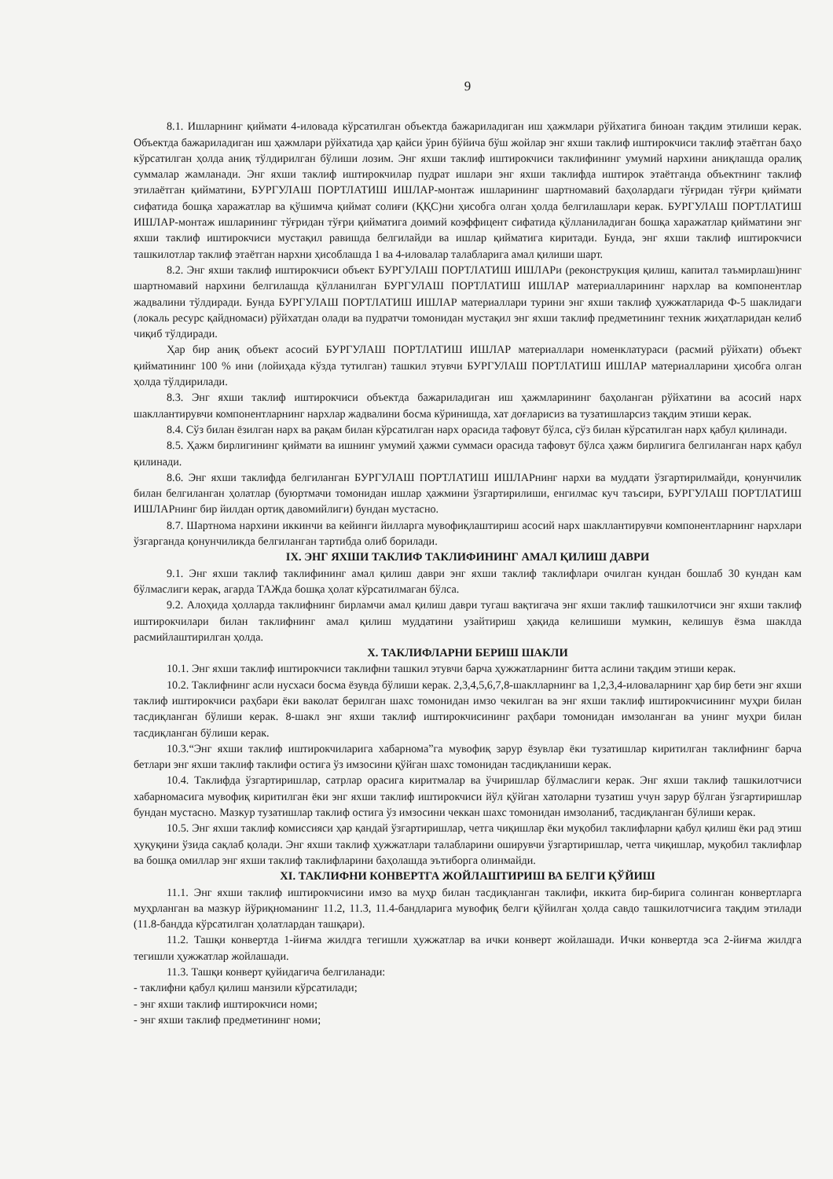9
8.1. Ишларнинг қиймати 4-иловада кўрсатилган объектда бажариладиган иш ҳажмлари рўйхатига биноан тақдим этилиши керак. Объектда бажариладиган иш ҳажмлари рўйхатида ҳар қайси ўрин бўйича бўш жойлар энг яхши таклиф иштирокчиси таклиф этаётган баҳо кўрсатилган ҳолда аниқ тўлдирилган бўлиши лозим. Энг яхши таклиф иштирокчиси таклифининг умумий нархини аниқлашда оралиқ суммалар жамланади. Энг яхши таклиф иштирокчилар пудрат ишлари энг яхши таклифда иштирок этаётганда объектнинг таклиф этилаётган қийматини, БУРГУЛАШ ПОРТЛАТИШ ИШЛАР-монтаж ишларининг шартномавий баҳолардаги тўғридан тўғри қиймати сифатида бошқа харажатлар ва қўшимча қиймат солиғи (ҚҚС)ни ҳисобга олган ҳолда белгилашлари керак. БУРГУЛАШ ПОРТЛАТИШ ИШЛАР-монтаж ишларининг тўғридан тўғри қийматига доимий коэффицент сифатида қўлланиладиган бошқа харажатлар қийматини энг яхши таклиф иштирокчиси мустақил равишда белгилайди ва ишлар қийматига киритади. Бунда, энг яхши таклиф иштирокчиси ташкилотлар таклиф этаётган нархни ҳисоблашда 1 ва 4-иловалар талабларига амал қилиши шарт.
8.2. Энг яхши таклиф иштирокчиси объект БУРГУЛАШ ПОРТЛАТИШ ИШЛАРи (реконструкция қилиш, капитал таъмирлаш)нинг шартномавий нархини белгилашда қўлланилган БУРГУЛАШ ПОРТЛАТИШ ИШЛАР материалларининг нархлар ва компонентлар жадвалини тўлдиради. Бунда БУРГУЛАШ ПОРТЛАТИШ ИШЛАР материаллари турини энг яхши таклиф ҳужжатларида Ф-5 шаклидаги (локаль ресурс қайдномаси) рўйхатдан олади ва пудратчи томонидан мустақил энг яхши таклиф предметининг техник жиҳатларидан келиб чиқиб тўлдиради.
Ҳар бир аниқ объект асосий БУРГУЛАШ ПОРТЛАТИШ ИШЛАР материаллари номенклатураси (расмий рўйхати) объект қийматининг 100 % ини (лойиҳада кўзда тутилган) ташкил этувчи БУРГУЛАШ ПОРТЛАТИШ ИШЛАР материалларини ҳисобга олган ҳолда тўлдирилади.
8.3. Энг яхши таклиф иштирокчиси объектда бажариладиган иш ҳажмларининг баҳоланган рўйхатини ва асосий нарх шакллантирувчи компонентларнинг нархлар жадвалини босма кўринишда, хат доғларисиз ва тузатишларсиз тақдим этиши керак.
8.4. Сўз билан ёзилган нарх ва рақам билан кўрсатилган нарх орасида тафовут бўлса, сўз билан кўрсатилган нарх қабул қилинади.
8.5. Ҳажм бирлигининг қиймати ва ишнинг умумий ҳажми суммаси орасида тафовут бўлса ҳажм бирлигига белгиланган нарх қабул қилинади.
8.6. Энг яхши таклифда белгиланган БУРГУЛАШ ПОРТЛАТИШ ИШЛАРнинг нархи ва муддати ўзгартирилмайди, қонунчилик билан белгиланган ҳолатлар (буюртмачи томонидан ишлар ҳажмини ўзгартирилиши, енгилмас куч таъсири, БУРГУЛАШ ПОРТЛАТИШ ИШЛАРнинг бир йилдан ортиқ давомийлиги) бундан мустасно.
8.7. Шартнома нархини иккинчи ва кейинги йилларга мувофиқлаштириш асосий нарх шакллантирувчи компонентларнинг нархлари ўзгарганда қонунчиликда белгиланган тартибда олиб борилади.
IX. ЭНГ ЯХШИ ТАКЛИФ ТАКЛИФИНИНГ АМАЛ ҚИЛИШ ДАВРИ
9.1. Энг яхши таклиф таклифининг амал қилиш даври энг яхши таклиф таклифлари очилган кундан бошлаб 30 кундан кам бўлмаслиги керак, агарда ТАЖда бошқа ҳолат кўрсатилмаган бўлса.
9.2. Алоҳида ҳолларда таклифнинг бирламчи амал қилиш даври тугаш вақтигача энг яхши таклиф ташкилотчиси энг яхши таклиф иштирокчилари билан таклифнинг амал қилиш муддатини узайтириш ҳақида келишиши мумкин, келишув ёзма шаклда расмийлаштирилган ҳолда.
X. ТАКЛИФЛАРНИ БЕРИШ ШАКЛИ
10.1. Энг яхши таклиф иштирокчиси таклифни ташкил этувчи барча ҳужжатларнинг битта аслини тақдим этиши керак.
10.2. Таклифнинг асли нусхаси босма ёзувда бўлиши керак. 2,3,4,5,6,7,8-шаклларнинг ва 1,2,3,4-иловаларнинг ҳар бир бети энг яхши таклиф иштирокчиси раҳбари ёки ваколат берилган шахс томонидан имзо чекилган ва энг яхши таклиф иштирокчисининг муҳри билан тасдиқланган бўлиши керак. 8-шакл энг яхши таклиф иштирокчисининг раҳбари томонидан имзоланган ва унинг муҳри билан тасдиқланган бўлиши керак.
10.3.“Энг яхши таклиф иштирокчиларига хабарнома”га мувофиқ зарур ёзувлар ёки тузатишлар киритилган таклифнинг барча бетлари энг яхши таклиф таклифи остига ўз имзосини қўйган шахс томонидан тасдиқланиши керак.
10.4. Таклифда ўзгартиришлар, сатрлар орасига киритмалар ва ўчиришлар бўлмаслиги керак. Энг яхши таклиф ташкилотчиси хабарномасига мувофиқ киритилган ёки энг яхши таклиф иштирокчиси йўл қўйган хатоларни тузатиш учун зарур бўлган ўзгартиришлар бундан мустасно. Мазкур тузатишлар таклиф остига ўз имзосини чеккан шахс томонидан имзоланиб, тасдиқланган бўлиши керак.
10.5. Энг яхши таклиф комиссияси ҳар қандай ўзгартиришлар, четга чиқишлар ёки муқобил таклифларни қабул қилиш ёки рад этиш ҳуқуқини ўзида сақлаб қолади. Энг яхши таклиф ҳужжатлари талабларини оширувчи ўзгартиришлар, четга чиқишлар, муқобил таклифлар ва бошқа омиллар энг яхши таклиф таклифларини баҳолашда эътиборга олинмайди.
XI. ТАКЛИФНИ КОНВЕРТГА ЖОЙЛАШТИРИШ ВА БЕЛГИ ҚЎЙИШ
11.1. Энг яхши таклиф иштирокчисини имзо ва муҳр билан тасдиқланган таклифи, иккита бир-бирига солинган конвертларга муҳрланган ва мазкур йўриқноманинг 11.2, 11.3, 11.4-бандларига мувофиқ белги қўйилган ҳолда савдо ташкилотчисига тақдим этилади (11.8-бандда кўрсатилган ҳолатлардан ташқари).
11.2. Ташқи конвертда 1-йиғма жилдга тегишли ҳужжатлар ва ички конверт жойлашади. Ички конвертда эса 2-йиғма жилдга тегишли ҳужжатлар жойлашади.
11.3. Ташқи конверт қуйидагича белгиланади:
- таклифни қабул қилиш манзили кўрсатилади;
- энг яхши таклиф иштирокчиси номи;
- энг яхши таклиф предметининг номи;